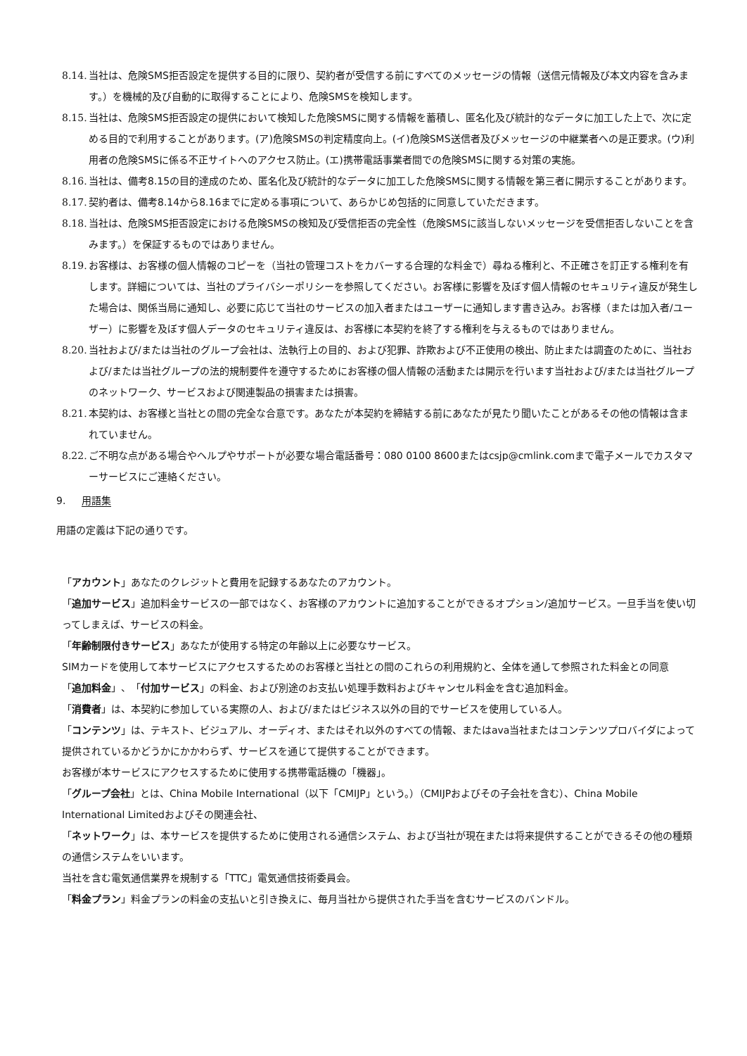8.14.
当社は、危険SMS拒否設定を提供する目的に限り、契約者が受信する前にすべてのメッセージの情報（送信元情報及び本文内容を含みます。）を機械的及び自動的に取得することにより、危険SMSを検知します。
8.15.
当社は、危険SMS拒否設定の提供において検知した危険SMSに関する情報を蓄積し、匿名化及び統計的なデータに加工した上で、次に定める目的で利用することがあります。(ア)危険SMSの判定精度向上。(イ)危険SMS送信者及びメッセージの中継業者への是正要求。(ウ)利用者の危険SMSに係る不正サイトへのアクセス防止。(エ)携帯電話事業者間での危険SMSに関する対策の実施。
8.16.
当社は、備考8.15の目的達成のため、匿名化及び統計的なデータに加工した危険SMSに関する情報を第三者に開示することがあります。
8.17.
契約者は、備考8.14から8.16までに定める事項について、あらかじめ包括的に同意していただきます。
8.18.
当社は、危険SMS拒否設定における危険SMSの検知及び受信拒否の完全性（危険SMSに該当しないメッセージを受信拒否しないことを含みます。）を保証するものではありません。
8.19.
お客様は、お客様の個人情報のコピーを（当社の管理コストをカバーする合理的な料金で）尋ねる権利と、不正確さを訂正する権利を有します。詳細については、当社のプライバシーポリシーを参照してください。お客様に影響を及ぼす個人情報のセキュリティ違反が発生した場合は、関係当局に通知し、必要に応じて当社のサービスの加入者またはユーザーに通知します書き込み。お客様（または加入者/ユーザー）に影響を及ぼす個人データのセキュリティ違反は、お客様に本契約を終了する権利を与えるものではありません。
8.20.
当社および/または当社のグループ会社は、法執行上の目的、および犯罪、詐欺および不正使用の検出、防止または調査のために、当社および/または当社グループの法的規制要件を遵守するためにお客様の個人情報の活動または開示を行います当社および/または当社グループのネットワーク、サービスおよび関連製品の損害または損害。
8.21.
本契約は、お客様と当社との間の完全な合意です。あなたが本契約を締結する前にあなたが見たり聞いたことがあるその他の情報は含まれていません。
8.22.
ご不明な点がある場合やヘルプやサポートが必要な場合電話番号：080 0100 8600またはcsjp@cmlink.comまで電子メールでカスタマーサービスにご連絡ください。
9. 用語集
用語の定義は下記の通りです。
「アカウント」あなたのクレジットと費用を記録するあなたのアカウント。
「追加サービス」追加料金サービスの一部ではなく、お客様のアカウントに追加することができるオプション/追加サービス。一旦手当を使い切ってしまえば、サービスの料金。
「年齢制限付きサービス」あなたが使用する特定の年齢以上に必要なサービス。
SIMカードを使用して本サービスにアクセスするためのお客様と当社との間のこれらの利用規約と、全体を通して参照された料金との同意
「追加料金」、「付加サービス」の料金、および別途のお支払い処理手数料およびキャンセル料金を含む追加料金。
「消費者」は、本契約に参加している実際の人、および/またはビジネス以外の目的でサービスを使用している人。
「コンテンツ」は、テキスト、ビジュアル、オーディオ、またはそれ以外のすべての情報、またはava当社またはコンテンツプロバイダによって提供されているかどうかにかかわらず、サービスを通じて提供することができます。
お客様が本サービスにアクセスするために使用する携帯電話機の「機器」。
「グループ会社」とは、China Mobile International（以下「CMIJP」という。）（CMIJPおよびその子会社を含む）、China Mobile International Limitedおよびその関連会社、
「ネットワーク」は、本サービスを提供するために使用される通信システム、および当社が現在または将来提供することができるその他の種類の通信システムをいいます。
当社を含む電気通信業界を規制する「TTC」電気通信技術委員会。
「料金プラン」料金プランの料金の支払いと引き換えに、毎月当社から提供された手当を含むサービスのバンドル。